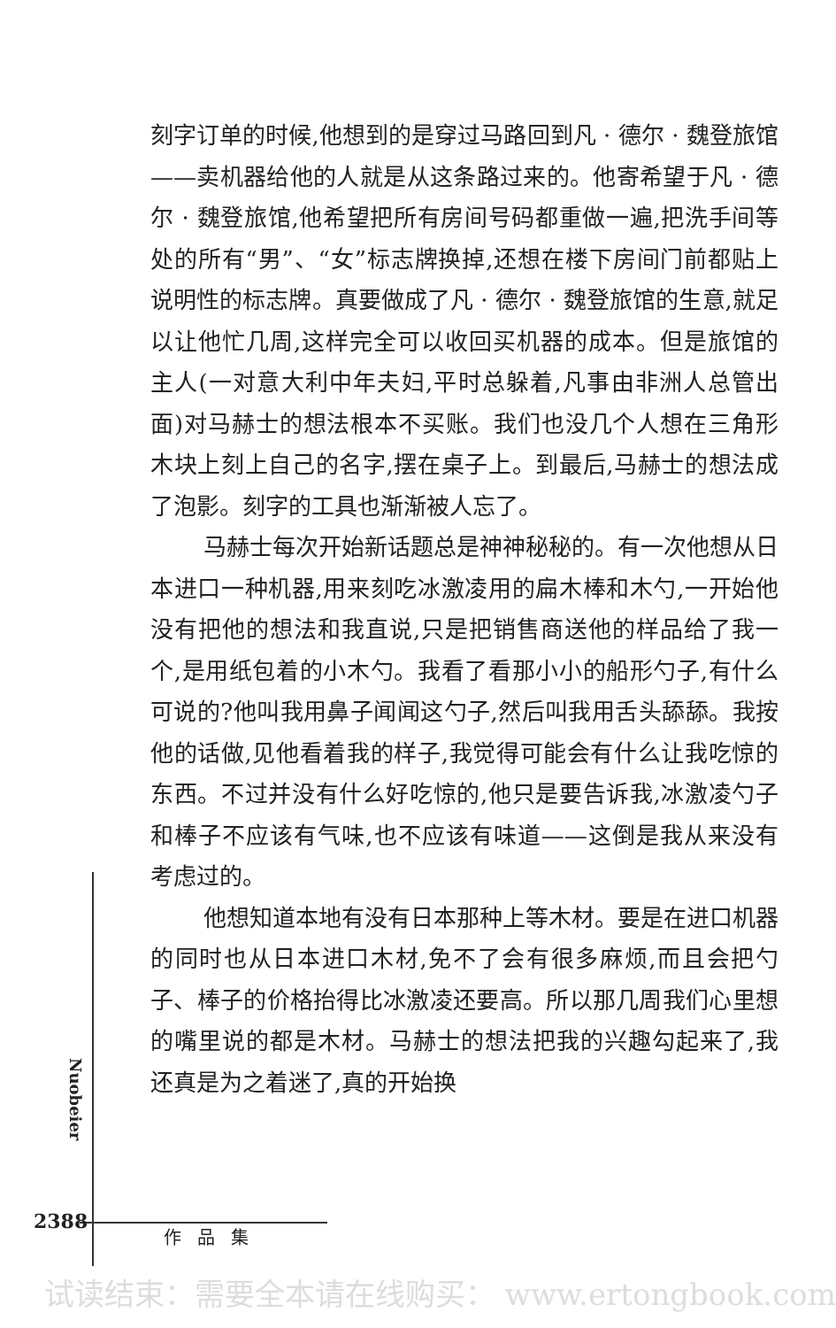刻字订单的时候,他想到的是穿过马路回到凡 · 德尔 · 魏登旅馆——卖机器给他的人就是从这条路过来的。他寄希望于凡 · 德尔 · 魏登旅馆,他希望把所有房间号码都重做一遍,把洗手间等处的所有“男”、“女”标志牌换掉,还想在楼下房间门前都贴上说明性的标志牌。真要做成了凡 · 德尔 · 魏登旅馆的生意,就足以让他忙几周,这样完全可以收回买机器的成本。但是旅馆的主人(一对意大利中年夫妇,平时总躲着,凡事由非洲人总管出面)对马赫士的想法根本不买账。我们也没几个人想在三角形木块上刻上自己的名字,摆在桌子上。到最后,马赫士的想法成了泡影。刻字的工具也渐渐被人忘了。
马赫士每次开始新话题总是神神秘秘的。有一次他想从日本进口一种机器,用来刻吃冰激凌用的扁木棒和木勺,一开始他没有把他的想法和我直说,只是把销售商送他的样品给了我一个,是用纸包着的小木勺。我看了看那小小的船形勺子,有什么可说的?他叫我用鼻子闻闻这勺子,然后叫我用舌头舔舔。我按他的话做,见他看着我的样子,我觉得可能会有什么让我吃惊的东西。不过并没有什么好吃惊的,他只是要告诉我,冰激凌勺子和棒子不应该有气味,也不应该有味道——这倒是我从来没有考虑过的。
他想知道本地有没有日本那种上等木材。要是在进口机器的同时也从日本进口木材,免不了会有很多麻烦,而且会把勺子、棒子的价格抬得比冰激凌还要高。所以那几周我们心里想的嘴里说的都是木材。马赫士的想法把我的兴趣勾起来了,我还真是为之着迷了,真的开始换
Nuobeier
2388
作品集
试读结束：需要全本请在线购买： www.ertongbook.com